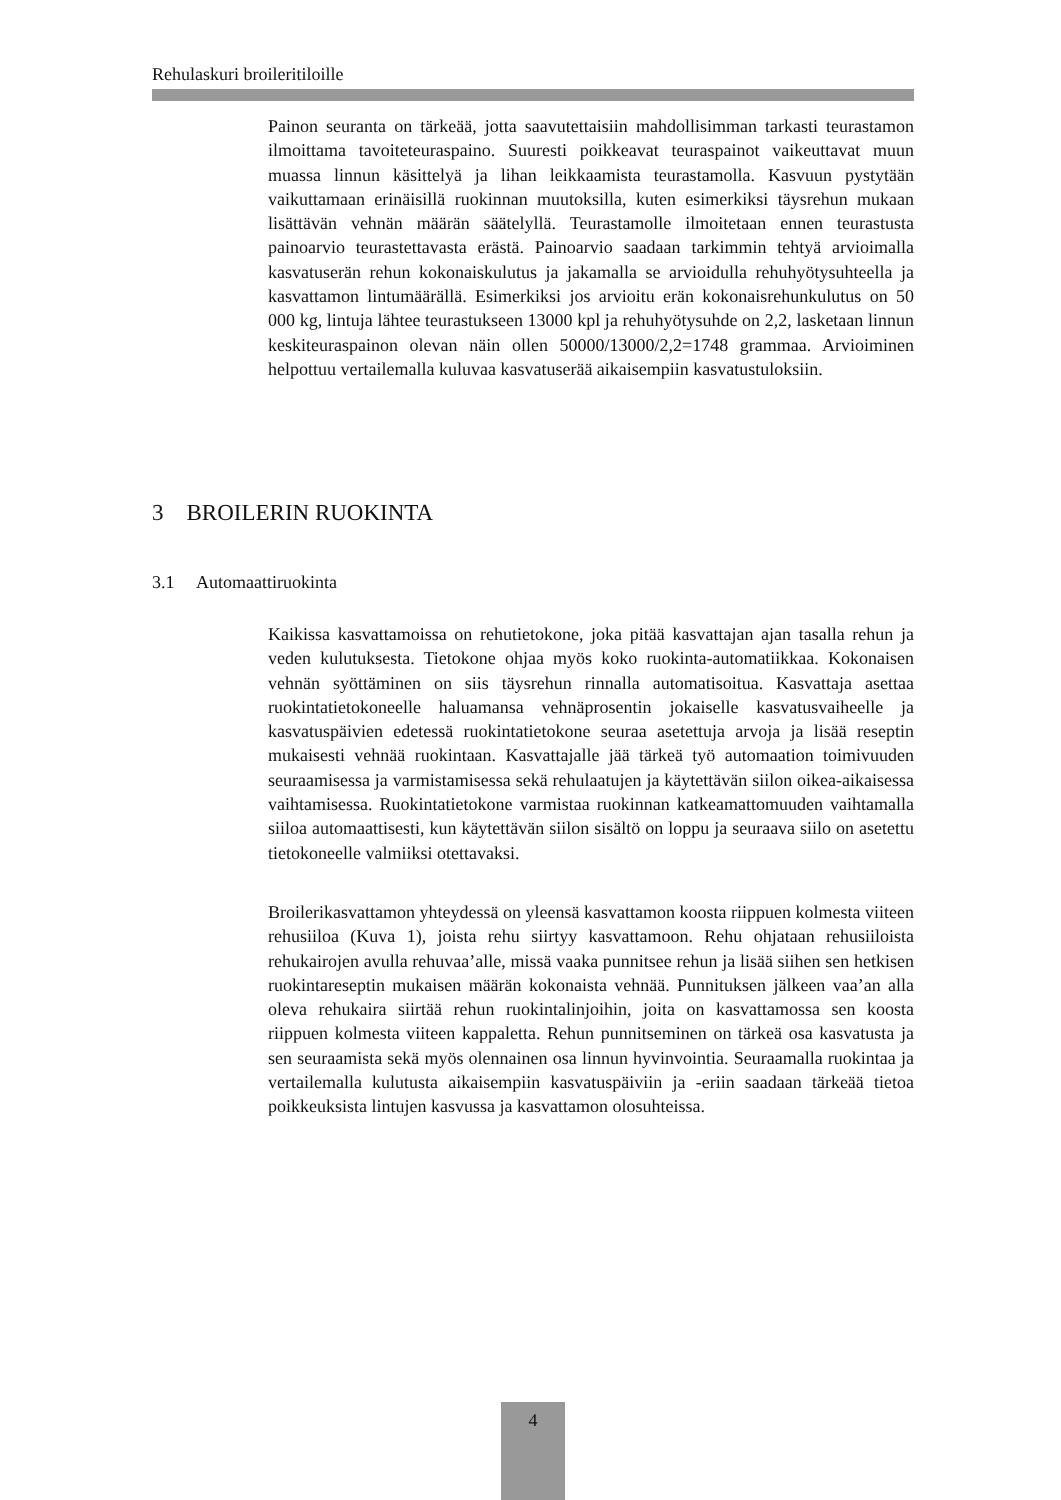Rehulaskuri broileritiloille
Painon seuranta on tärkeää, jotta saavutettaisiin mahdollisimman tarkasti teurastamon ilmoittama tavoiteteuraspaino. Suuresti poikkeavat teuraspainot vaikeuttavat muun muassa linnun käsittelyä ja lihan leikkaamista teurastamolla. Kasvuun pystytään vaikuttamaan erinäisillä ruokinnan muutoksilla, kuten esimerkiksi täysrehun mukaan lisättävän vehnän määrän säätelyllä. Teurastamolle ilmoitetaan ennen teurastusta painoarvio teurastettavasta erästä. Painoarvio saadaan tarkimmin tehtyä arvioimalla kasvatuserän rehun kokonaiskulutus ja jakamalla se arvioidulla rehuhyötysuhteella ja kasvattamon lintumäärällä. Esimerkiksi jos arvioitu erän kokonaisrehunkulutus on 50 000 kg, lintuja lähtee teurastukseen 13000 kpl ja rehuhyötysuhde on 2,2, lasketaan linnun keskiteuraspainon olevan näin ollen 50000/13000/2,2=1748 grammaa. Arvioiminen helpottuu vertailemalla kuluvaa kasvatuserää aikaisempiin kasvatustuloksiin.
3 BROILERIN RUOKINTA
3.1 Automaattiruokinta
Kaikissa kasvattamoissa on rehutietokone, joka pitää kasvattajan ajan tasalla rehun ja veden kulutuksesta. Tietokone ohjaa myös koko ruokinta-automatiikkaa. Kokonaisen vehnän syöttäminen on siis täysrehun rinnalla automatisoitua. Kasvattaja asettaa ruokintatietokoneelle haluamansa vehnäprosentin jokaiselle kasvatusvaiheelle ja kasvatuspäivien edetessä ruokintatietokone seuraa asetettuja arvoja ja lisää reseptin mukaisesti vehnää ruokintaan. Kasvattajalle jää tärkeä työ automaation toimivuuden seuraamisessa ja varmistamisessa sekä rehulaatujen ja käytettävän siilon oikea-aikaisessa vaihtamisessa. Ruokintatietokone varmistaa ruokinnan katkeamattomuuden vaihtamalla siiloa automaattisesti, kun käytettävän siilon sisältö on loppu ja seuraava siilo on asetettu tietokoneelle valmiiksi otettavaksi.
Broilerikasvattamon yhteydessä on yleensä kasvattamon koosta riippuen kolmesta viiteen rehusiiloa (Kuva 1), joista rehu siirtyy kasvattamoon. Rehu ohjataan rehusiiloista rehukairojen avulla rehuvaa’alle, missä vaaka punnitsee rehun ja lisää siihen sen hetkisen ruokintareseptin mukaisen määrän kokonaista vehnää. Punnituksen jälkeen vaa’an alla oleva rehukaira siirtää rehun ruokintalinjoihin, joita on kasvattamossa sen koosta riippuen kolmesta viiteen kappaletta. Rehun punnitseminen on tärkeä osa kasvatusta ja sen seuraamista sekä myös olennainen osa linnun hyvinvointia. Seuraamalla ruokintaa ja vertailemalla kulutusta aikaisempiin kasvatuspäiviin ja -eriin saadaan tärkeää tietoa poikkeuksista lintujen kasvussa ja kasvattamon olosuhteissa.
4